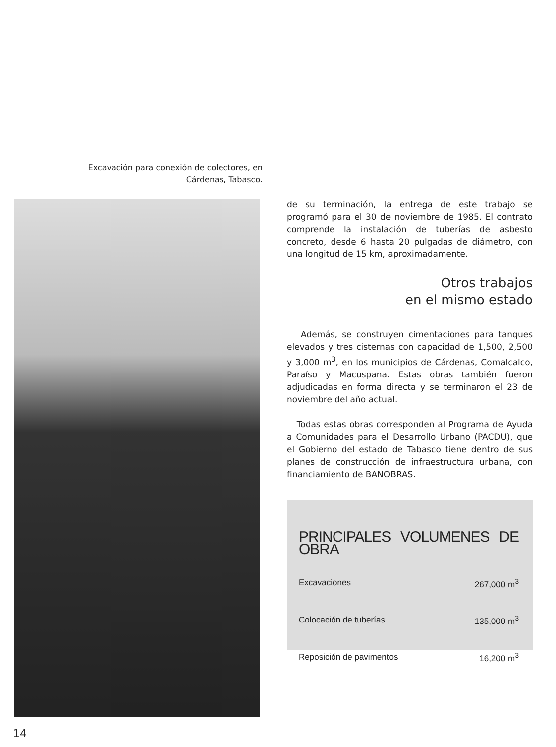Excavación para conexión de colectores, en Cárdenas, Tabasco.
de su terminación, la entrega de este trabajo se programó para el 30 de noviembre de 1985. El contrato comprende la instalación de tuberías de asbesto concreto, desde 6 hasta 20 pulgadas de diámetro, con una longitud de 15 km, aproximadamente.
Otros trabajos
en el mismo estado
Además, se construyen cimentaciones para tanques elevados y tres cisternas con capacidad de 1,500, 2,500 y 3,000 m<sup>3</sup>, en los municipios de Cárdenas, Comalcalco, Paraíso y Macuspana. Estas obras también fueron adjudicadas en forma directa y se terminaron el 23 de noviembre del año actual.
Todas estas obras corresponden al Programa de Ayuda a Comunidades para el Desarrollo Urbano (PACDU), que el Gobierno del estado de Tabasco tiene dentro de sus planes de construcción de infraestructura urbana, con financiamiento de BANOBRAS.
PRINCIPALES VOLUMENES DE OBRA
| Excavaciones | 267,000 m<sup>3</sup> |
| Colocación de tuberías | 135,000 m<sup>3</sup> |
| Reposición de pavimentos | 16,200 m<sup>3</sup> |
14